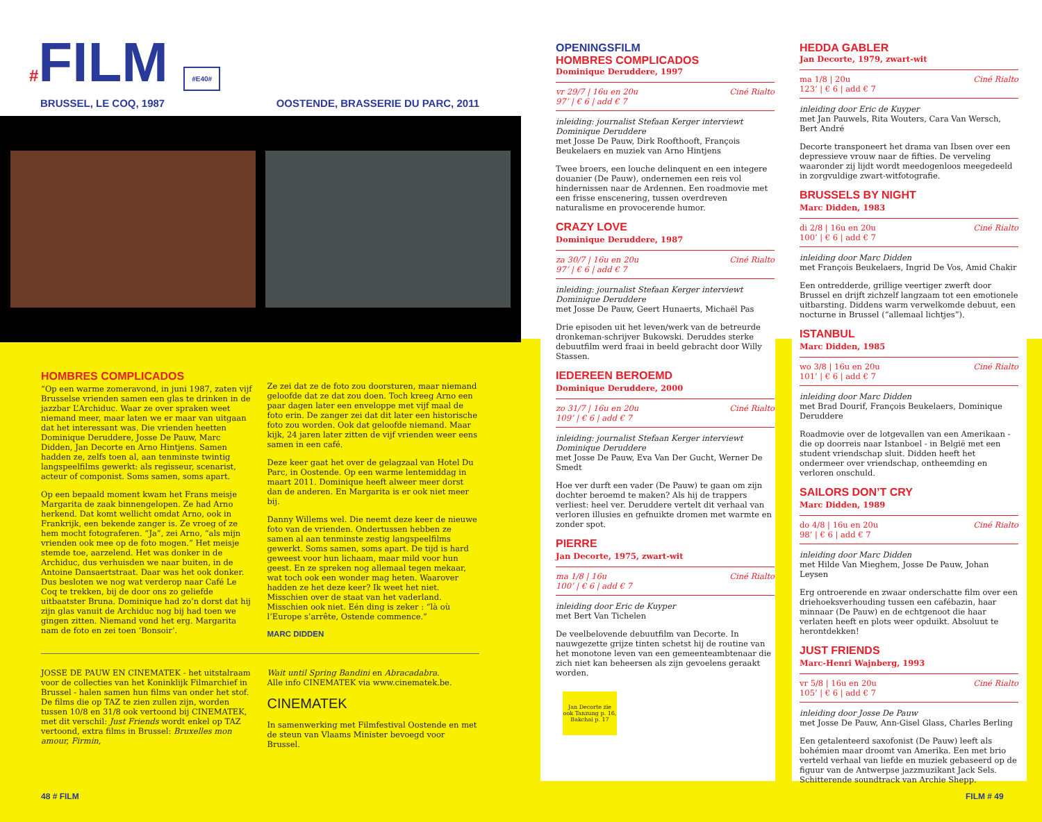#FILM #E40#
BRUSSEL, LE COQ, 1987 OOSTENDE, BRASSERIE DU PARC, 2011
HOMBRES COMPLICADOS
“Op een warme zomeravond, in juni 1987, zaten vijf Brusselse vrienden samen een glas te drinken in de jazzbar L’Archiduc. Waar ze over spraken weet niemand meer, maar laten we er maar van uitgaan dat het interessant was. Die vrienden heetten Dominique Deruddere, Josse De Pauw, Marc Didden, Jan Decorte en Arno Hintjens. Samen hadden ze, zelfs toen al, aan tenminste twintig langspeelfilms gewerkt: als regisseur, scenarist, acteur of componist. Soms samen, soms apart.
Op een bepaald moment kwam het Frans meisje Margarita de zaak binnengelopen. Ze had Arno herkend. Dat komt wellicht omdat Arno, ook in Frankrijk, een bekende zanger is. Ze vroeg of ze hem mocht fotograferen. “Ja”, zei Arno, “als mijn vrienden ook mee op de foto mogen.” Het meisje stemde toe, aarzelend. Het was donker in de Archiduc, dus verhuisden we naar buiten, in de Antoine Dansaertstraat. Daar was het ook donker. Dus besloten we nog wat verderop naar Café Le Coq te trekken, bij de door ons zo geliefde uitbaatster Bruna. Dominique had zo’n dorst dat hij zijn glas vanuit de Archiduc nog bij had toen we gingen zitten. Niemand vond het erg. Margarita nam de foto en zei toen ‘Bonsoir’.
Ze zei dat ze de foto zou doorsturen, maar niemand geloofde dat ze dat zou doen. Toch kreeg Arno een paar dagen later een enveloppe met vijf maal de foto erin. De zanger zei dat dit later een historische foto zou worden. Ook dat geloofde niemand. Maar kijk, 24 jaren later zitten de vijf vrienden weer eens samen in een café.
Deze keer gaat het over de gelagzaal van Hotel Du Parc, in Oostende. Op een warme lentemiddag in maart 2011. Dominique heeft alweer meer dorst dan de anderen. En Margarita is er ook niet meer bij.
Danny Willems wel. Die neemt deze keer de nieuwe foto van de vrienden. Ondertussen hebben ze samen al aan tenminste zestig langspeelfilms gewerkt. Soms samen, soms apart. De tijd is hard geweest voor hun lichaam, maar mild voor hun geest. En ze spreken nog allemaal tegen mekaar, wat toch ook een wonder mag heten. Waarover hadden ze het deze keer? Ik weet het niet. Misschien over de staat van het vaderland. Misschien ook niet. Eén ding is zeker : “là où l’Europe s’arrête, Ostende commence.”
MARC DIDDEN
JOSSE DE PAUW EN CINEMATEK - het uitstalraam voor de collecties van het Koninklijk Filmarchief in Brussel - halen samen hun films van onder het stof. De films die op TAZ te zien zullen zijn, worden tussen 10/8 en 31/8 ook vertoond bij CINEMATEK, met dit verschil: Just Friends wordt enkel op TAZ vertoond, extra films in Brussel: Bruxelles mon amour, Firmin,
Wait until Spring Bandini en Abracadabra.
Alle info CINEMATEK via www.cinematek.be.
CINEMATEK
In samenwerking met Filmfestival Oostende en met de steun van Vlaams Minister bevoegd voor Brussel.
OPENINGSFILM
HOMBRES COMPLICADOS
Dominique Deruddere, 1997
vr 29/7 | 16u en 20u
97’ | € 6 | add € 7 Ciné Rialto
inleiding: journalist Stefaan Kerger interviewt Dominique Deruddere
met Josse De Pauw, Dirk Roofthooft, François Beukelaers en muziek van Arno Hintjens
Twee broers, een louche delinquent en een integere douanier (De Pauw), ondernemen een reis vol hindernissen naar de Ardennen. Een roadmovie met een frisse enscenering, tussen overdreven naturalisme en provocerende humor.
CRAZY LOVE
Dominique Deruddere, 1987
za 30/7 | 16u en 20u
97’ | € 6 | add € 7 Ciné Rialto
inleiding: journalist Stefaan Kerger interviewt Dominique Deruddere
met Josse De Pauw, Geert Hunaerts, Michaël Pas
Drie episoden uit het leven/werk van de betreurde dronkeman-schrijver Bukowski. Deruddes sterke debuutfilm werd fraai in beeld gebracht door Willy Stassen.
IEDEREEN BEROEMD
Dominique Deruddere, 2000
zo 31/7 | 16u en 20u
109’ | € 6 | add € 7 Ciné Rialto
inleiding: journalist Stefaan Kerger interviewt Dominique Deruddere
met Josse De Pauw, Eva Van Der Gucht, Werner De Smedt
Hoe ver durft een vader (De Pauw) te gaan om zijn dochter beroemd te maken? Als hij de trappers verliest: heel ver. Deruddere vertelt dit verhaal van verloren illusies en gefnuikte dromen met warmte en zonder spot.
PIERRE
Jan Decorte, 1975, zwart-wit
ma 1/8 | 16u
100’ | € 6 | add € 7 Ciné Rialto
inleiding door Eric de Kuyper
met Bert Van Tichelen
De veelbelovende debuutfilm van Decorte. In nauwgezette grijze tinten schetst hij de routine van het monotone leven van een gemeenteambtenaar die zich niet kan beheersen als zijn gevoelens geraakt worden.
Jan Decorte zie ook Tanzung p. 16, Bakchai p. 17
HEDDA GABLER
Jan Decorte, 1979, zwart-wit
ma 1/8 | 20u
123’ | € 6 | add € 7 Ciné Rialto
inleiding door Eric de Kuyper
met Jan Pauwels, Rita Wouters, Cara Van Wersch, Bert André
Decorte transponeert het drama van Ibsen over een depressieve vrouw naar de fifties. De verveling waaronder zij lijdt wordt meedogenloos meegedeeld in zorgvuldige zwart-witfotografie.
BRUSSELS BY NIGHT
Marc Didden, 1983
di 2/8 | 16u en 20u
100’ | € 6 | add € 7 Ciné Rialto
inleiding door Marc Didden
met François Beukelaers, Ingrid De Vos, Amid Chakir
Een ontredderde, grillige veertiger zwerft door Brussel en drijft zichzelf langzaam tot een emotionele uitbarsting. Diddens warm verwelkomde debuut, een nocturne in Brussel (“allemaal lichtjes”).
ISTANBUL
Marc Didden, 1985
wo 3/8 | 16u en 20u
101’ | € 6 | add € 7 Ciné Rialto
inleiding door Marc Didden
met Brad Dourif, François Beukelaers, Dominique Deruddere
Roadmovie over de lotgevallen van een Amerikaan - die op doorreis naar Istanboel - in België met een student vriendschap sluit. Didden heeft het ondermeer over vriendschap, ontheemding en verloren onschuld.
SAILORS DON’T CRY
Marc Didden, 1989
do 4/8 | 16u en 20u
98’ | € 6 | add € 7 Ciné Rialto
inleiding door Marc Didden
met Hilde Van Mieghem, Josse De Pauw, Johan Leysen
Erg ontroerende en zwaar onderschatte film over een driehoeksverhouding tussen een cafébazin, haar minnaar (De Pauw) en de echtgenoot die haar verlaten heeft en plots weer opduikt. Absoluut te herontdekken!
JUST FRIENDS
Marc-Henri Wajnberg, 1993
vr 5/8 | 16u en 20u
105’ | € 6 | add € 7 Ciné Rialto
inleiding door Josse De Pauw
met Josse De Pauw, Ann-Gisel Glass, Charles Berling
Een getalenteerd saxofonist (De Pauw) leeft als bohémien maar droomt van Amerika. Een met brio verteld verhaal van liefde en muziek gebaseerd op de figuur van de Antwerpse jazzmuzikant Jack Sels. Schitterende soundtrack van Archie Shepp.
48 # FILM FILM # 49